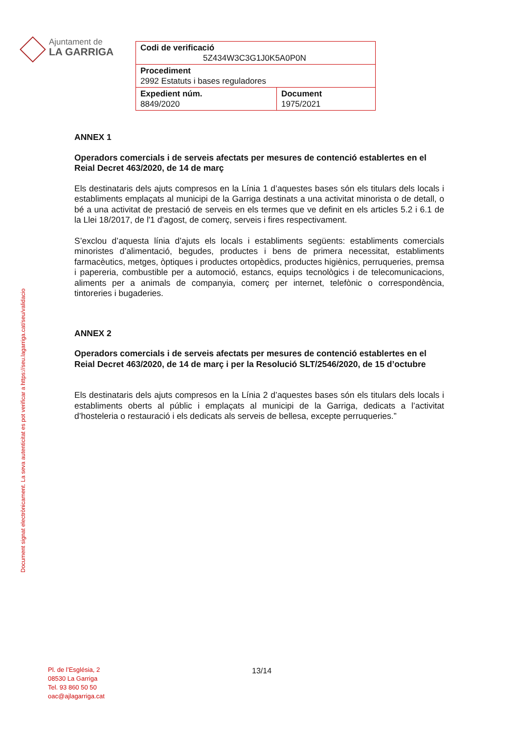Ajuntament de
LA GARRIGA
| Codi de verificació 5Z434W3C3G1J0K5A0P0N | |
| Procediment 2992 Estatuts i bases reguladores | |
| Expedient núm. 8849/2020 | Document 1975/2021 |
Document signat electrònicament. La seva autenticitat es pot verificar a https://seu.lagarriga.cat/seu/validacio
ANNEX 1
Operadors comercials i de serveis afectats per mesures de contenció establertes en el Reial Decret 463/2020, de 14 de març
Els destinataris dels ajuts compresos en la Línia 1 d’aquestes bases són els titulars dels locals i establiments emplaçats al municipi de la Garriga destinats a una activitat minorista o de detall, o bé a una activitat de prestació de serveis en els termes que ve definit en els articles 5.2 i 6.1 de la Llei 18/2017, de l'1 d'agost, de comerç, serveis i fires respectivament.
S’exclou d’aquesta línia d’ajuts els locals i establiments següents: establiments comercials minoristes d’alimentació, begudes, productes i bens de primera necessitat, establiments farmacèutics, metges, òptiques i productes ortopèdics, productes higiènics, perruqueries, premsa i papereria, combustible per a automoció, estancs, equips tecnològics i de telecomunicacions, aliments per a animals de companyia, comerç per internet, telefònic o correspondència, tintoreries i bugaderies.
ANNEX 2
Operadors comercials i de serveis afectats per mesures de contenció establertes en el Reial Decret 463/2020, de 14 de març i per la Resolució SLT/2546/2020, de 15 d’octubre
Els destinataris dels ajuts compresos en la Línia 2 d’aquestes bases són els titulars dels locals i establiments oberts al públic i emplaçats al municipi de la Garriga, dedicats a l’activitat d’hosteleria o restauració i els dedicats als serveis de bellesa, excepte perruqueries.”
Pl. de l’Església, 2
08530 La Garriga
Tel. 93 860 50 50
oac@ajlagarriga.cat
13/14